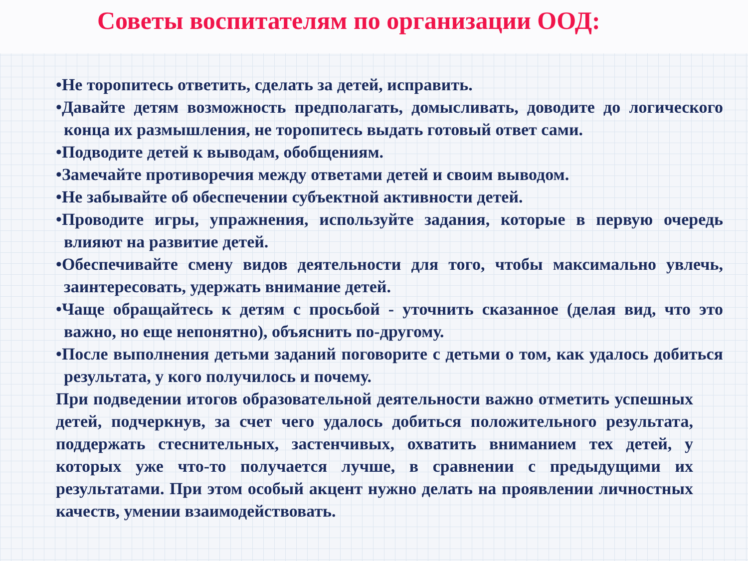Советы воспитателям по организации ООД:
•Не торопитесь ответить, сделать за детей, исправить.
•Давайте детям возможность предполагать, домысливать, доводите до логического конца их размышления, не торопитесь выдать готовый ответ сами.
•Подводите детей к выводам, обобщениям.
•Замечайте противоречия между ответами детей и своим выводом.
•Не забывайте об обеспечении субъектной активности детей.
•Проводите игры, упражнения, используйте задания, которые в первую очередь влияют на развитие детей.
•Обеспечивайте смену видов деятельности для того, чтобы максимально увлечь, заинтересовать, удержать внимание детей.
•Чаще обращайтесь к детям с просьбой - уточнить сказанное (делая вид, что это важно, но еще непонятно), объяснить по-другому.
•После выполнения детьми заданий поговорите с детьми о том, как удалось добиться результата, у кого получилось и почему.
При подведении итогов образовательной деятельности важно отметить успешных детей, подчеркнув, за счет чего удалось добиться положительного результата, поддержать стеснительных, застенчивых, охватить вниманием тех детей, у которых уже что-то получается лучше, в сравнении с предыдущими их результатами. При этом особый акцент нужно делать на проявлении личностных качеств, умении взаимодействовать.